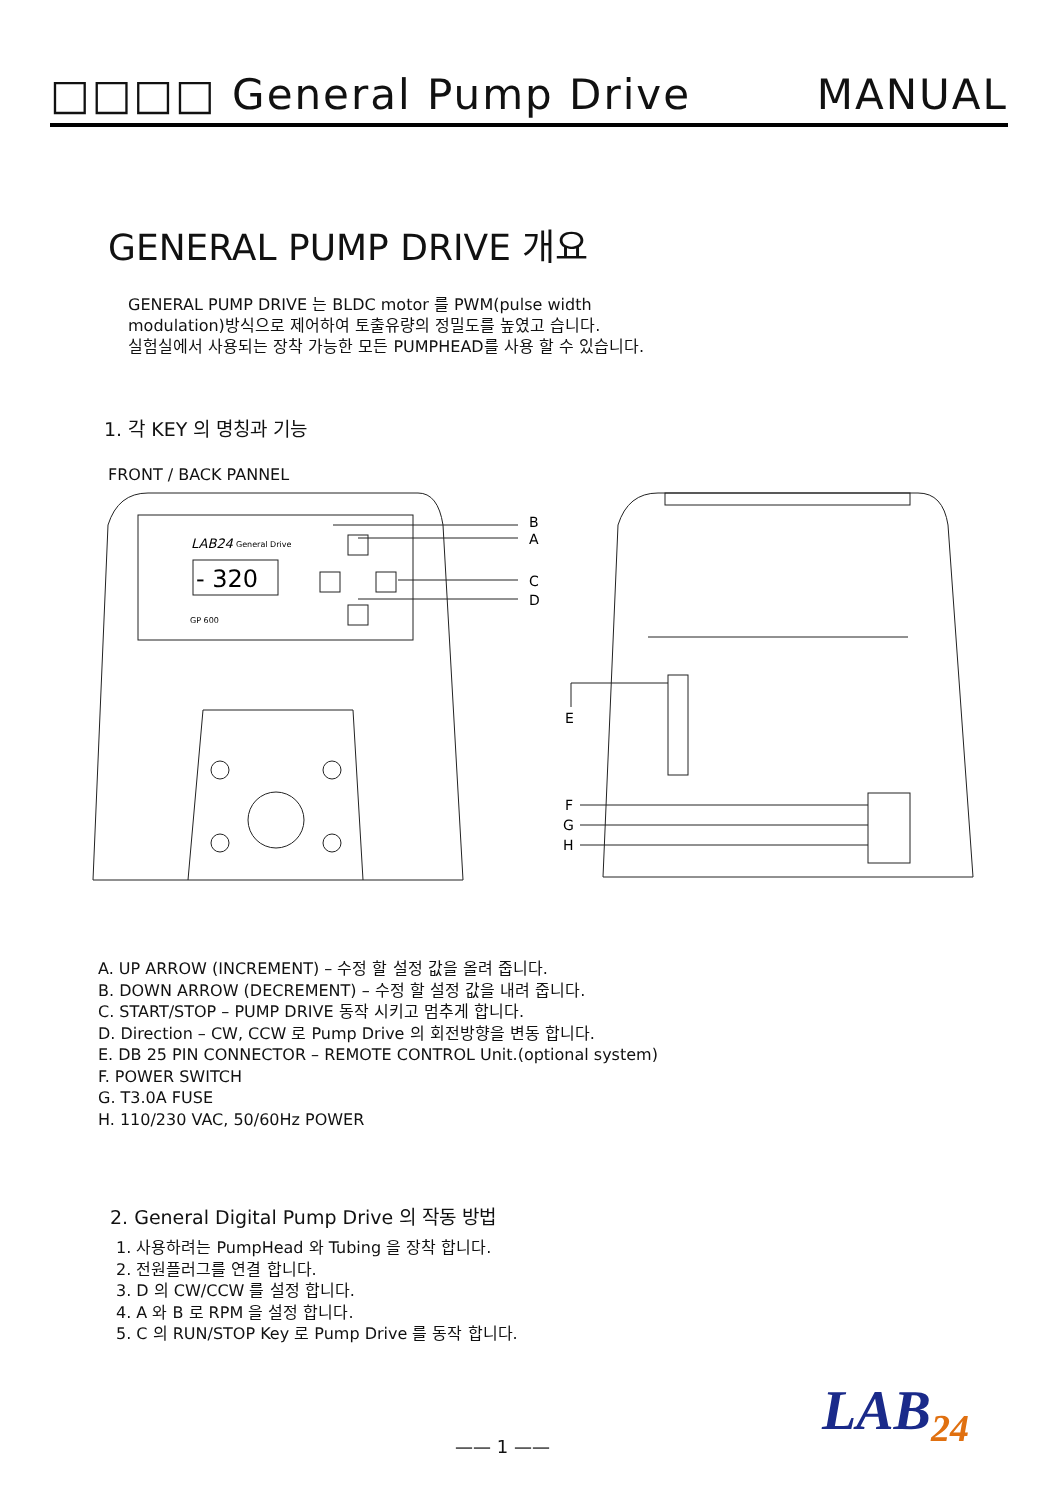□□□□ General Pump Drive MANUAL
GENERAL PUMP DRIVE 개요
GENERAL PUMP DRIVE 는 BLDC motor 를 PWM(pulse width
modulation)방식으로 제어하여 토출유량의 정밀도를 높였고 습니다.
실험실에서 사용되는 장착 가능한 모든 PUMPHEAD를 사용 할 수 있습니다.
1. 각 KEY 의 명칭과 기능
FRONT / BACK PANNEL
LAB24
General Drive
- 320
GP 600
B
A
C
D
E
F
G
H
A. UP ARROW (INCREMENT) – 수정 할 설정 값을 올려 줍니다.
B. DOWN ARROW (DECREMENT) – 수정 할 설정 값을 내려 줍니다.
C. START/STOP – PUMP DRIVE 동작 시키고 멈추게 합니다.
D. Direction – CW, CCW 로 Pump Drive 의 회전방향을 변동 합니다.
E. DB 25 PIN CONNECTOR – REMOTE CONTROL Unit.(optional system)
F. POWER SWITCH
G. T3.0A FUSE
H. 110/230 VAC, 50/60Hz POWER
2. General Digital Pump Drive 의 작동 방법
1. 사용하려는 PumpHead 와 Tubing 을 장착 합니다.
2. 전원플러그를 연결 합니다.
3. D 의 CW/CCW 를 설정 합니다.
4. A 와 B 로 RPM 을 설정 합니다.
5. C 의 RUN/STOP Key 로 Pump Drive 를 동작 합니다.
LAB<sub>24</sub>
—— 1 ——